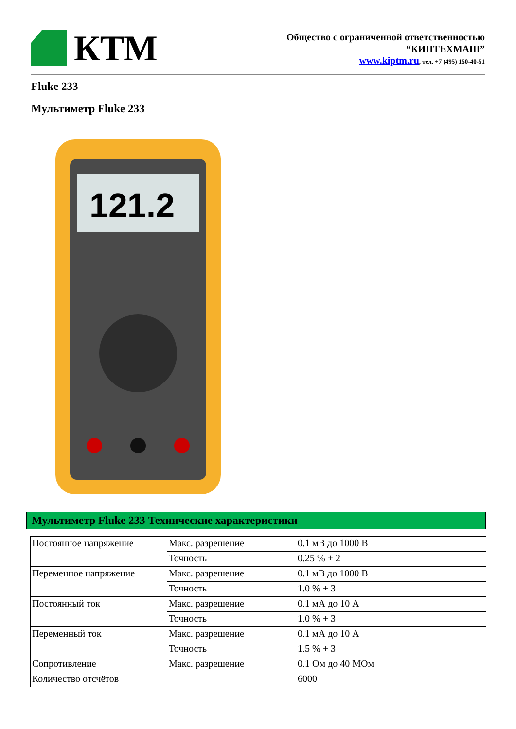КТМ
Общество с ограниченной ответственностью
“КИПТЕХМАШ”
www.kiptm.ru, тел. +7 (495) 150-40-51
Fluke 233
Мультиметр Fluke 233
121.2
Мультиметр Fluke 233 Технические характеристики
| Постоянное напряжение | Макс. разрешение | 0.1 мВ до 1000 В |
| | Точность | 0.25 % + 2 |
| Переменное напряжение | Макс. разрешение | 0.1 мВ до 1000 В |
| | Точность | 1.0 % + 3 |
| Постоянный ток | Макс. разрешение | 0.1 мА до 10 А |
| | Точность | 1.0 % + 3 |
| Переменный ток | Макс. разрешение | 0.1 мА до 10 А |
| | Точность | 1.5 % + 3 |
| Сопротивление | Макс. разрешение | 0.1 Ом до 40 МОм |
| Количество отсчётов | | 6000 |